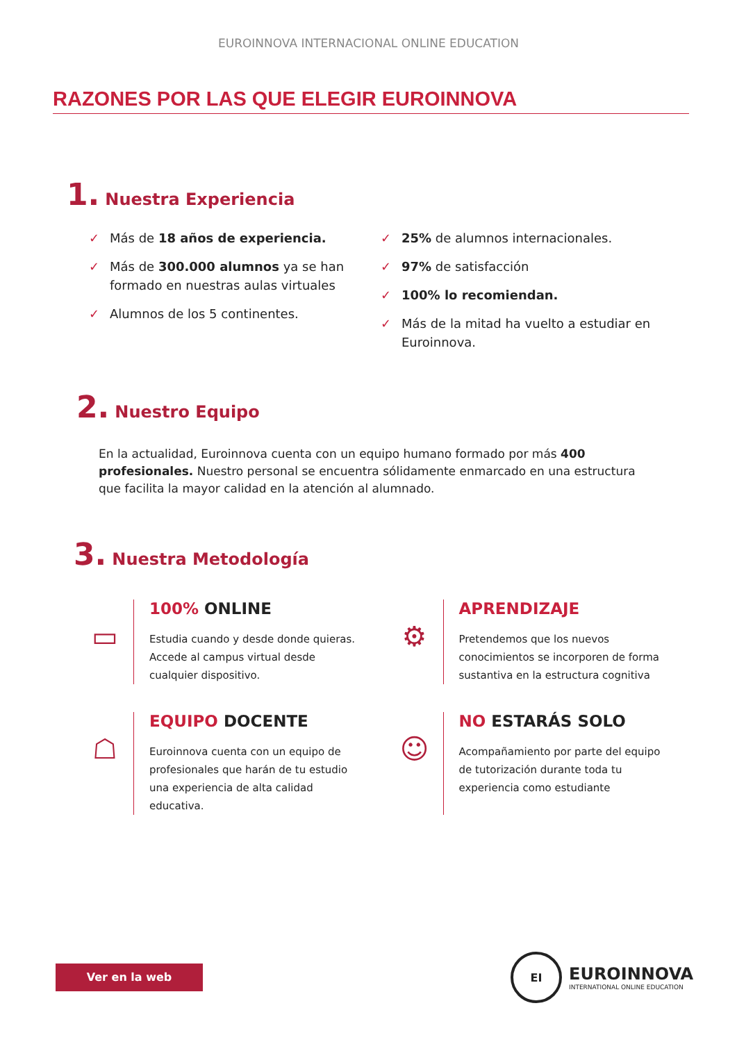EUROINNOVA INTERNACIONAL ONLINE EDUCATION
RAZONES POR LAS QUE ELEGIR EUROINNOVA
1. Nuestra Experiencia
✓ Más de 18 años de experiencia.
✓ Más de 300.000 alumnos ya se han formado en nuestras aulas virtuales
✓ Alumnos de los 5 continentes.
✓ 25% de alumnos internacionales.
✓ 97% de satisfacción
✓ 100% lo recomiendan.
✓ Más de la mitad ha vuelto a estudiar en Euroinnova.
2. Nuestro Equipo
En la actualidad, Euroinnova cuenta con un equipo humano formado por más 400 profesionales. Nuestro personal se encuentra sólidamente enmarcado en una estructura que facilita la mayor calidad en la atención al alumnado.
3. Nuestra Metodología
▭
100% ONLINE
Estudia cuando y desde donde quieras. Accede al campus virtual desde cualquier dispositivo.
⚙
APRENDIZAJE
Pretendemos que los nuevos conocimientos se incorporen de forma sustantiva en la estructura cognitiva
☖
EQUIPO DOCENTE
Euroinnova cuenta con un equipo de profesionales que harán de tu estudio una experiencia de alta calidad educativa.
☺
NO ESTARÁS SOLO
Acompañamiento por parte del equipo de tutorización durante toda tu experiencia como estudiante
Ver en la web
EI
EUROINNOVA
INTERNATIONAL ONLINE EDUCATION